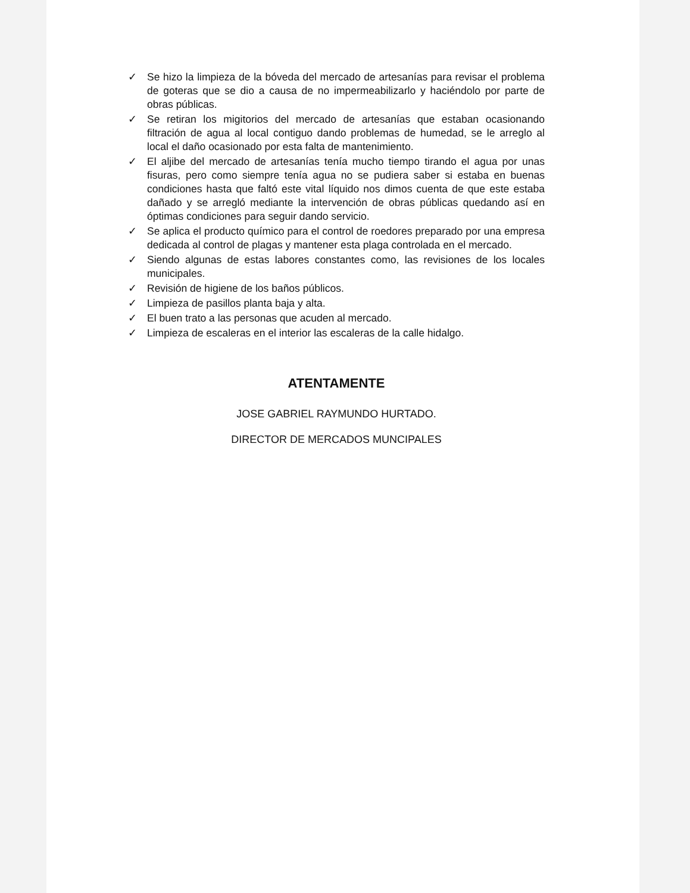✓ Se hizo la limpieza de la bóveda del mercado de artesanías para revisar el problema de goteras que se dio a causa de no impermeabilizarlo y haciéndolo por parte de obras públicas.
✓ Se retiran los migitorios del mercado de artesanías que estaban ocasionando filtración de agua al local contiguo dando problemas de humedad, se le arreglo al local el daño ocasionado por esta falta de mantenimiento.
✓ El aljibe del mercado de artesanías tenía mucho tiempo tirando el agua por unas fisuras, pero como siempre tenía agua no se pudiera saber si estaba en buenas condiciones hasta que faltó este vital líquido nos dimos cuenta de que este estaba dañado y se arregló mediante la intervención de obras públicas quedando así en óptimas condiciones para seguir dando servicio.
✓ Se aplica el producto químico para el control de roedores preparado por una empresa dedicada al control de plagas y mantener esta plaga controlada en el mercado.
✓ Siendo algunas de estas labores constantes como, las revisiones de los locales municipales.
✓ Revisión de higiene de los baños públicos.
✓ Limpieza de pasillos planta baja y alta.
✓ El buen trato a las personas que acuden al mercado.
✓ Limpieza de escaleras en el interior las escaleras de la calle hidalgo.
ATENTAMENTE
JOSE GABRIEL RAYMUNDO HURTADO.
DIRECTOR DE MERCADOS MUNCIPALES